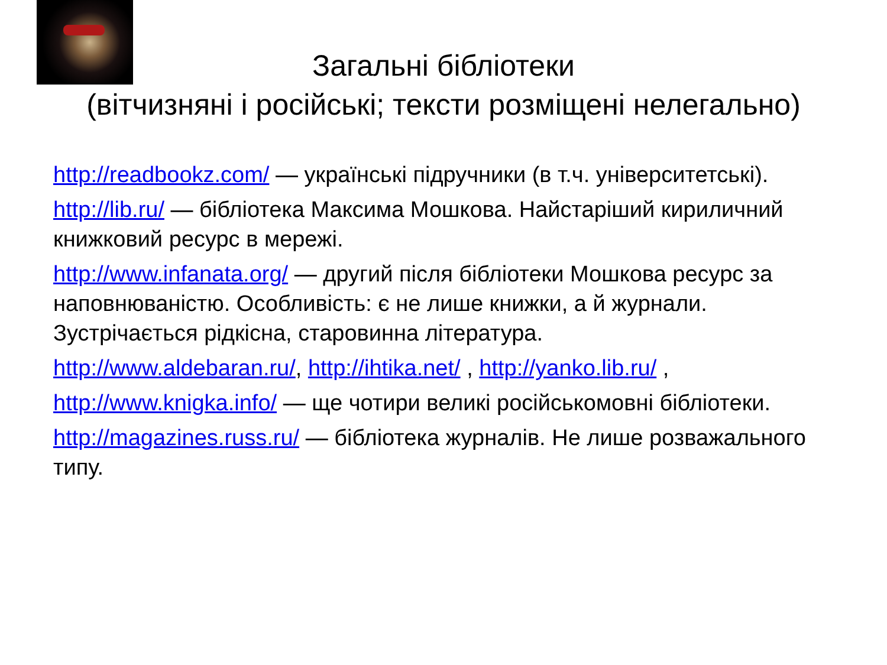Загальні бібліотеки
(вітчизняні і російські; тексти розміщені нелегально)
http://readbookz.com/ — українські підручники (в т.ч. університетські).
http://lib.ru/ — бібліотека Максима Мошкова. Найстаріший кириличний книжковий ресурс в мережі.
http://www.infanata.org/ — другий після бібліотеки Мошкова ресурс за наповнюваністю. Особливість: є не лише книжки, а й журнали. Зустрічається рідкісна, старовинна література.
http://www.aldebaran.ru/, http://ihtika.net/ , http://yanko.lib.ru/ ,
http://www.knigka.info/ — ще чотири великі російськомовні бібліотеки.
http://magazines.russ.ru/ — бібліотека журналів. Не лише розважального типу.